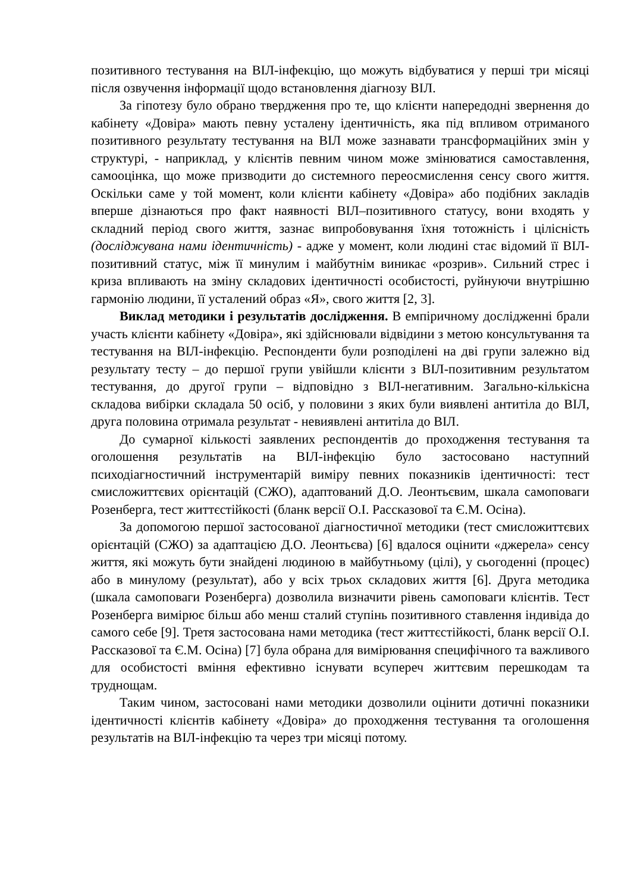позитивного тестування на ВІЛ-інфекцію, що можуть відбуватися у перші три місяці після озвучення інформації щодо встановлення діагнозу ВІЛ.
За гіпотезу було обрано твердження про те, що клієнти напередодні звернення до кабінету «Довіра» мають певну усталену ідентичність, яка під впливом отриманого позитивного результату тестування на ВІЛ може зазнавати трансформаційних змін у структурі, - наприклад, у клієнтів певним чином може змінюватися самоставлення, самооцінка, що може призводити до системного переосмислення сенсу свого життя. Оскільки саме у той момент, коли клієнти кабінету «Довіра» або подібних закладів вперше дізнаються про факт наявності ВІЛ–позитивного статусу, вони входять у складний період свого життя, зазнає випробовування їхня тотожність і цілісність (досліджувана нами ідентичність) - адже у момент, коли людині стає відомий її ВІЛ-позитивний статус, між її минулим і майбутнім виникає «розрив». Сильний стрес і криза впливають на зміну складових ідентичності особистості, руйнуючи внутрішню гармонію людини, її усталений образ «Я», свого життя [2, 3].
Виклад методики і результатів дослідження. В емпіричному дослідженні брали участь клієнти кабінету «Довіра», які здійснювали відвідини з метою консультування та тестування на ВІЛ-інфекцію. Респонденти були розподілені на дві групи залежно від результату тесту – до першої групи увійшли клієнти з ВІЛ-позитивним результатом тестування, до другої групи – відповідно з ВІЛ-негативним. Загально-кількісна складова вибірки складала 50 осіб, у половини з яких були виявлені антитіла до ВІЛ, друга половина отримала результат - невиявлені антитіла до ВІЛ.
До сумарної кількості заявлених респондентів до проходження тестування та оголошення результатів на ВІЛ-інфекцію було застосовано наступний психодіагностичний інструментарій виміру певних показників ідентичності: тест смисложиттєвих орієнтацій (СЖО), адаптований Д.О. Леонтьєвим, шкала самоповаги Розенберга, тест життєстійкості (бланк версії О.І. Рассказової та Є.М. Осіна).
За допомогою першої застосованої діагностичної методики (тест смисложиттєвих орієнтацій (СЖО) за адаптацією Д.О. Леонтьєва) [6] вдалося оцінити «джерела» сенсу життя, які можуть бути знайдені людиною в майбутньому (цілі), у сьогоденні (процес) або в минулому (результат), або у всіх трьох складових життя [6]. Друга методика (шкала самоповаги Розенберга) дозволила визначити рівень самоповаги клієнтів. Тест Розенберга вимірює більш або менш сталий ступінь позитивного ставлення індивіда до самого себе [9]. Третя застосована нами методика (тест життєстійкості, бланк версії О.І. Рассказової та Є.М. Осіна) [7] була обрана для вимірювання специфічного та важливого для особистості вміння ефективно існувати всупереч життєвим перешкодам та труднощам.
Таким чином, застосовані нами методики дозволили оцінити дотичні показники ідентичності клієнтів кабінету «Довіра» до проходження тестування та оголошення результатів на ВІЛ-інфекцію та через три місяці потому.